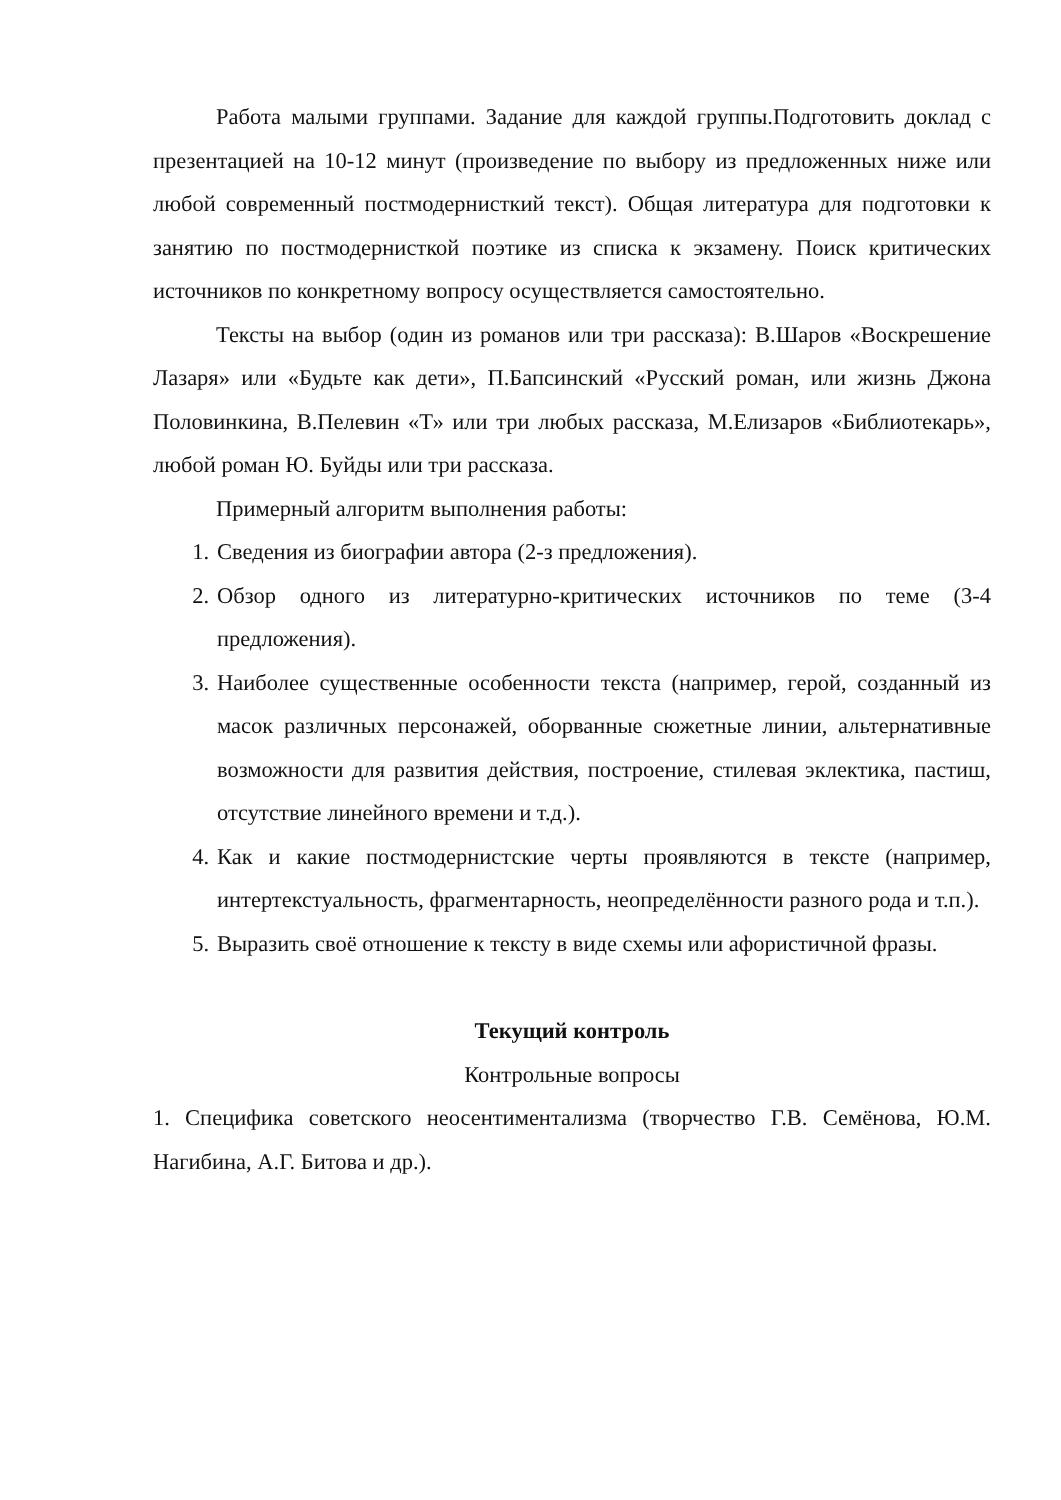Работа малыми группами. Задание для каждой группы.Подготовить доклад с презентацией на 10-12 минут (произведение по выбору из предложенных ниже или любой современный постмодернисткий текст). Общая литература для подготовки к занятию по постмодернисткой поэтике из списка к экзамену. Поиск критических источников по конкретному вопросу осуществляется самостоятельно.
Тексты на выбор (один из романов или три рассказа): В.Шаров «Воскрешение Лазаря» или «Будьте как дети», П.Бапсинский «Русский роман, или жизнь Джона Половинкина, В.Пелевин «Т» или три любых рассказа, М.Елизаров «Библиотекарь», любой роман Ю. Буйды или три рассказа.
Примерный алгоритм выполнения работы:
1. Сведения из биографии автора (2-з предложения).
2. Обзор одного из литературно-критических источников по теме (3-4 предложения).
3. Наиболее существенные особенности текста (например, герой, созданный из масок различных персонажей, оборванные сюжетные линии, альтернативные возможности для развития действия, построение, стилевая эклектика, пастиш, отсутствие линейного времени и т.д.).
4. Как и какие постмодернистские черты проявляются в тексте (например, интертекстуальность, фрагментарность, неопределённости разного рода и т.п.).
5. Выразить своё отношение к тексту в виде схемы или афористичной фразы.
Текущий контроль
Контрольные вопросы
1. Специфика советского неосентиментализма (творчество Г.В. Семёнова, Ю.М. Нагибина, А.Г. Битова и др.).